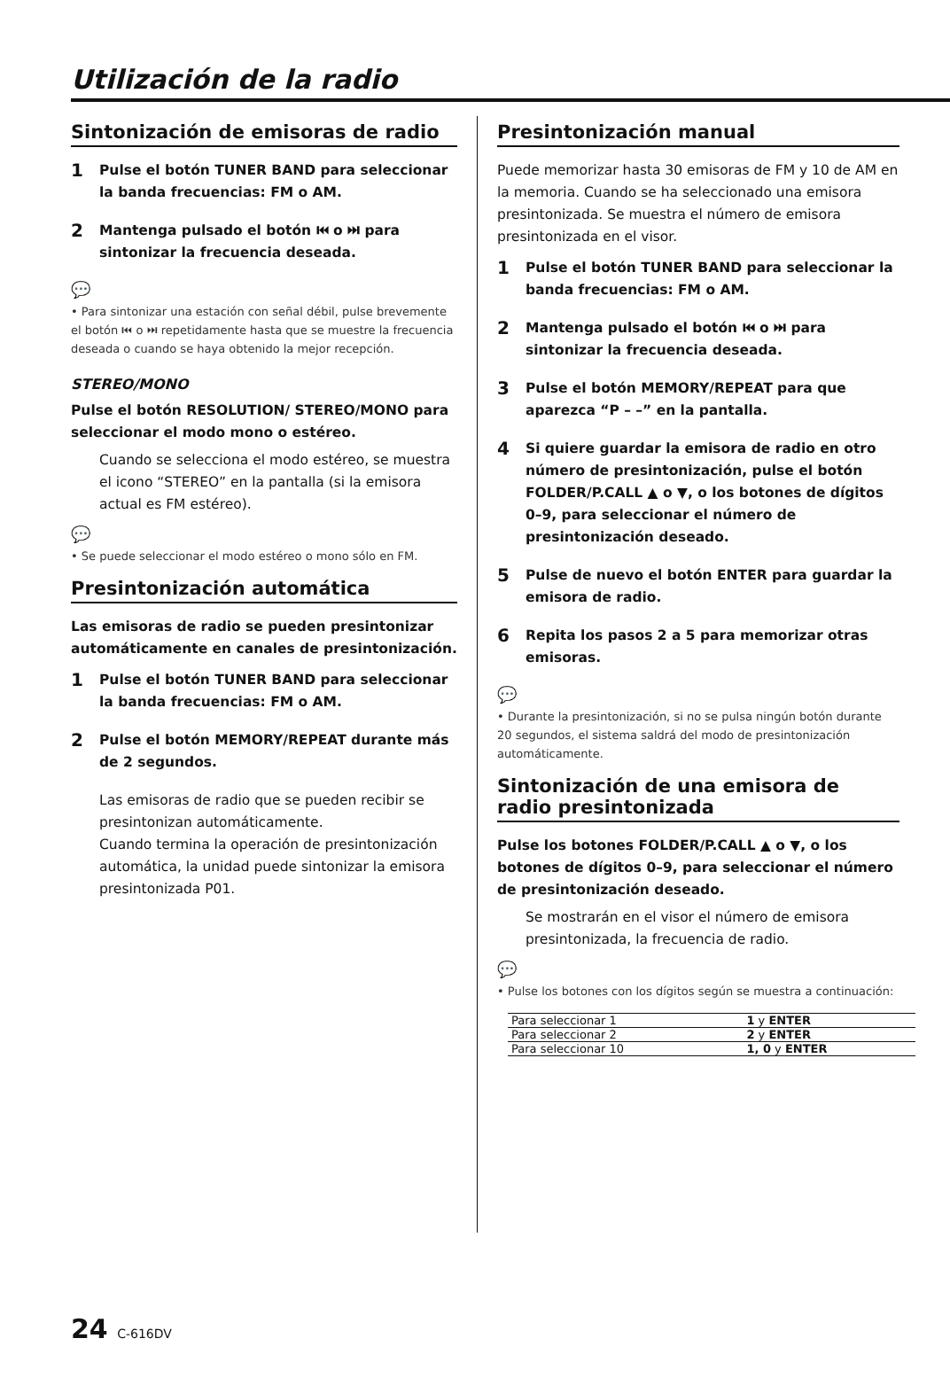Utilización de la radio
Sintonización de emisoras de radio
1 Pulse el botón TUNER BAND para seleccionar la banda frecuencias: FM o AM.
2 Mantenga pulsado el botón ⏮ o ⏭ para sintonizar la frecuencia deseada.
💬
• Para sintonizar una estación con señal débil, pulse brevemente el botón ⏮ o ⏭ repetidamente hasta que se muestre la frecuencia deseada o cuando se haya obtenido la mejor recepción.
STEREO/MONO
Pulse el botón RESOLUTION/ STEREO/MONO para seleccionar el modo mono o estéreo.
Cuando se selecciona el modo estéreo, se muestra el icono “STEREO” en la pantalla (si la emisora actual es FM estéreo).
💬
• Se puede seleccionar el modo estéreo o mono sólo en FM.
Presintonización automática
Las emisoras de radio se pueden presintonizar automáticamente en canales de presintonización.
1 Pulse el botón TUNER BAND para seleccionar la banda frecuencias: FM o AM.
2 Pulse el botón MEMORY/REPEAT durante más de 2 segundos.
Las emisoras de radio que se pueden recibir se presintonizan automáticamente.
Cuando termina la operación de presintonización automática, la unidad puede sintonizar la emisora presintonizada P01.
Presintonización manual
Puede memorizar hasta 30 emisoras de FM y 10 de AM en la memoria. Cuando se ha seleccionado una emisora presintonizada. Se muestra el número de emisora presintonizada en el visor.
1 Pulse el botón TUNER BAND para seleccionar la banda frecuencias: FM o AM.
2 Mantenga pulsado el botón ⏮ o ⏭ para sintonizar la frecuencia deseada.
3 Pulse el botón MEMORY/REPEAT para que aparezca “P – –” en la pantalla.
4 Si quiere guardar la emisora de radio en otro número de presintonización, pulse el botón FOLDER/P.CALL ▲ o ▼, o los botones de dígitos 0–9, para seleccionar el número de presintonización deseado.
5 Pulse de nuevo el botón ENTER para guardar la emisora de radio.
6 Repita los pasos 2 a 5 para memorizar otras emisoras.
💬
• Durante la presintonización, si no se pulsa ningún botón durante 20 segundos, el sistema saldrá del modo de presintonización automáticamente.
Sintonización de una emisora de radio presintonizada
Pulse los botones FOLDER/P.CALL ▲ o ▼, o los botones de dígitos 0–9, para seleccionar el número de presintonización deseado.
Se mostrarán en el visor el número de emisora presintonizada, la frecuencia de radio.
💬
• Pulse los botones con los dígitos según se muestra a continuación:
| Para seleccionar 1 | 1 y ENTER |
| Para seleccionar 2 | 2 y ENTER |
| Para seleccionar 10 | 1, 0 y ENTER |
24 C-616DV